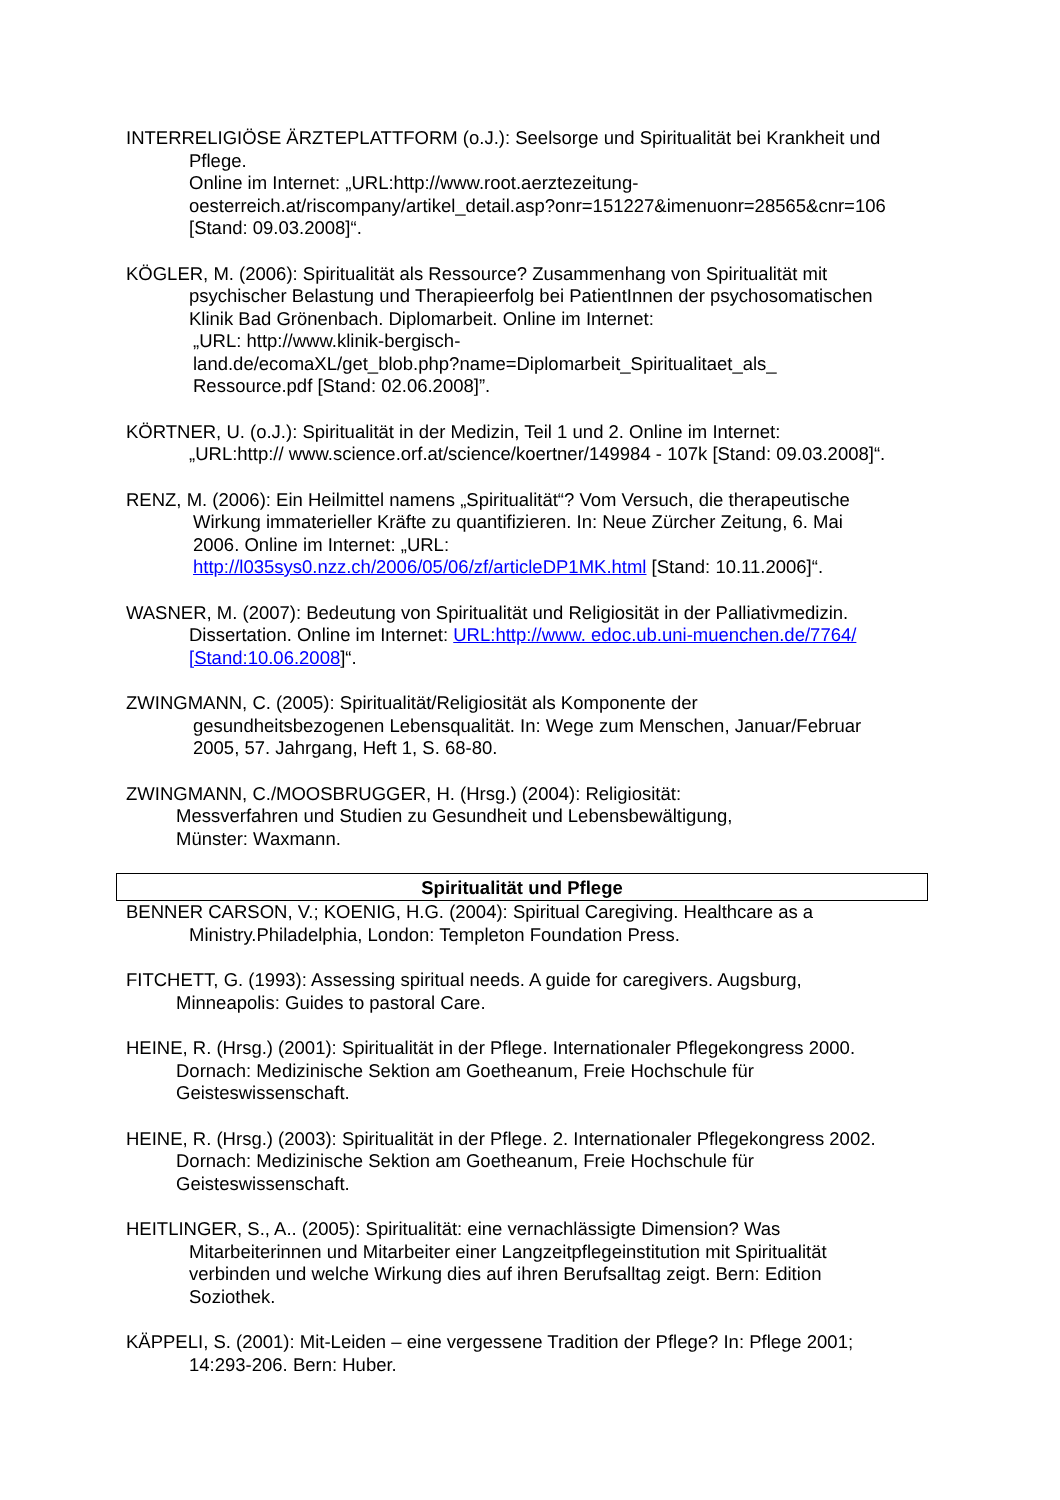INTERRELIGIÖSE ÄRZTEPLATTFORM (o.J.): Seelsorge und Spiritualität bei Krankheit und
Pflege.
Online im Internet: „URL:http://www.root.aerztezeitung-
oesterreich.at/riscompany/artikel_detail.asp?onr=151227&imenuonr=28565&cnr=106
[Stand: 09.03.2008]“.
KÖGLER, M. (2006): Spiritualität als Ressource? Zusammenhang von Spiritualität mit
psychischer Belastung und Therapieerfolg bei PatientInnen der psychosomatischen
Klinik Bad Grönenbach. Diplomarbeit. Online im Internet:
„URL: http://www.klinik-bergisch-
land.de/ecomaXL/get_blob.php?name=Diplomarbeit_Spiritualitaet_als_
Ressource.pdf [Stand: 02.06.2008]”.
KÖRTNER, U. (o.J.): Spiritualität in der Medizin, Teil 1 und 2. Online im Internet:
„URL:http:// www.science.orf.at/science/koertner/149984 - 107k [Stand: 09.03.2008]“.
RENZ, M. (2006): Ein Heilmittel namens „Spiritualität“? Vom Versuch, die therapeutische
Wirkung immaterieller Kräfte zu quantifizieren. In: Neue Zürcher Zeitung, 6. Mai
2006. Online im Internet: „URL:
http://l035sys0.nzz.ch/2006/05/06/zf/articleDP1MK.html [Stand: 10.11.2006]“.
WASNER, M. (2007): Bedeutung von Spiritualität und Religiosität in der Palliativmedizin.
Dissertation. Online im Internet: URL:http://www. edoc.ub.uni-muenchen.de/7764/
[Stand:10.06.2008]“.
ZWINGMANN, C. (2005): Spiritualität/Religiosität als Komponente der
gesundheitsbezogenen Lebensqualität. In: Wege zum Menschen, Januar/Februar
2005, 57. Jahrgang, Heft 1, S. 68-80.
ZWINGMANN, C./MOOSBRUGGER, H. (Hrsg.) (2004): Religiosität:
Messverfahren und Studien zu Gesundheit und Lebensbewältigung,
Münster: Waxmann.
Spiritualität und Pflege
BENNER CARSON, V.; KOENIG, H.G. (2004): Spiritual Caregiving. Healthcare as a
Ministry.Philadelphia, London: Templeton Foundation Press.
FITCHETT, G. (1993): Assessing spiritual needs. A guide for caregivers. Augsburg,
Minneapolis: Guides to pastoral Care.
HEINE, R. (Hrsg.) (2001): Spiritualität in der Pflege. Internationaler Pflegekongress 2000.
Dornach: Medizinische Sektion am Goetheanum, Freie Hochschule für
Geisteswissenschaft.
HEINE, R. (Hrsg.) (2003): Spiritualität in der Pflege. 2. Internationaler Pflegekongress 2002.
Dornach: Medizinische Sektion am Goetheanum, Freie Hochschule für
Geisteswissenschaft.
HEITLINGER, S., A.. (2005): Spiritualität: eine vernachlässigte Dimension? Was
Mitarbeiterinnen und Mitarbeiter einer Langzeitpflegeinstitution mit Spiritualität
verbinden und welche Wirkung dies auf ihren Berufsalltag zeigt. Bern: Edition
Soziothek.
KÄPPELI, S. (2001): Mit-Leiden – eine vergessene Tradition der Pflege? In: Pflege 2001;
14:293-206. Bern: Huber.